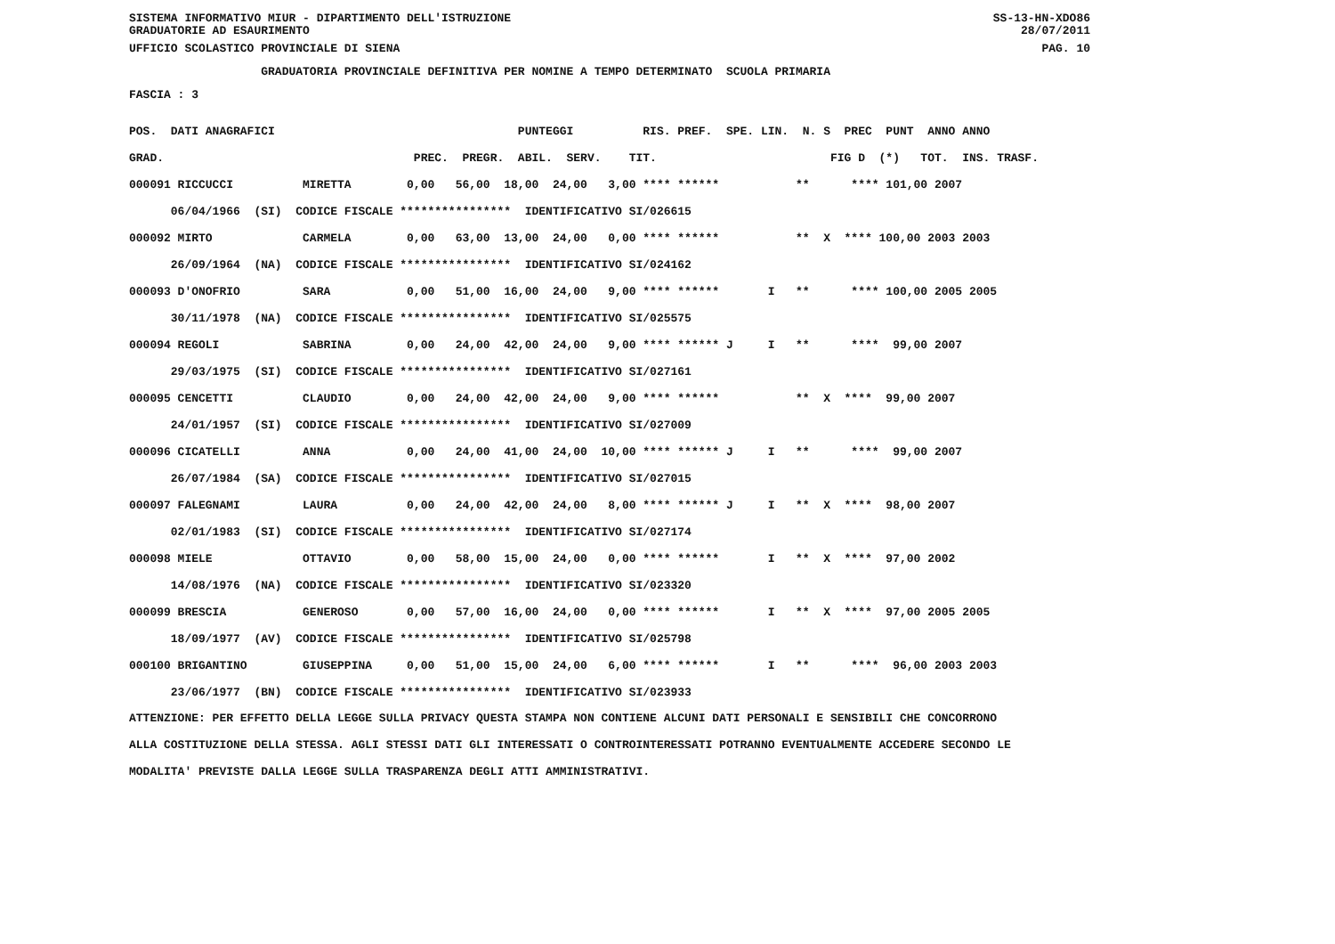SISTEMA INFORMATIVO MIUR - DIPARTIMENTO DELL'ISTRUZIONE SS-13-HN-XDO86
GRADUATORIE AD ESAURIMENTO 28/07/2011
UFFICIO SCOLASTICO PROVINCIALE DI SIENA PAG. 10
GRADUATORIA PROVINCIALE DEFINITIVA PER NOMINE A TEMPO DETERMINATO SCUOLA PRIMARIA
FASCIA : 3
| POS. DATI ANAGRAFICI PUNTEGGI RIS. PREF. SPE. LIN. N. S PREC PUNT ANNO ANNO |
| --- |
| GRAD. PREC. PREGR. ABIL. SERV. TIT. FIG D (*) TOT. INS. TRASF. |
| 000091 RICCUCCI MIRETTA 0,00 56,00 18,00 24,00 3,00 **** ****** ** **** 101,00 2007 |
| 06/04/1966 (SI) CODICE FISCALE **************** IDENTIFICATIVO SI/026615 |
| 000092 MIRTO CARMELA 0,00 63,00 13,00 24,00 0,00 **** ****** ** X **** 100,00 2003 2003 |
| 26/09/1964 (NA) CODICE FISCALE **************** IDENTIFICATIVO SI/024162 |
| 000093 D'ONOFRIO SARA 0,00 51,00 16,00 24,00 9,00 **** ****** I ** **** 100,00 2005 2005 |
| 30/11/1978 (NA) CODICE FISCALE **************** IDENTIFICATIVO SI/025575 |
| 000094 REGOLI SABRINA 0,00 24,00 42,00 24,00 9,00 **** ****** J I ** **** 99,00 2007 |
| 29/03/1975 (SI) CODICE FISCALE **************** IDENTIFICATIVO SI/027161 |
| 000095 CENCETTI CLAUDIO 0,00 24,00 42,00 24,00 9,00 **** ****** ** X **** 99,00 2007 |
| 24/01/1957 (SI) CODICE FISCALE **************** IDENTIFICATIVO SI/027009 |
| 000096 CICATELLI ANNA 0,00 24,00 41,00 24,00 10,00 **** ****** J I ** **** 99,00 2007 |
| 26/07/1984 (SA) CODICE FISCALE **************** IDENTIFICATIVO SI/027015 |
| 000097 FALEGNAMI LAURA 0,00 24,00 42,00 24,00 8,00 **** ****** J I ** X **** 98,00 2007 |
| 02/01/1983 (SI) CODICE FISCALE **************** IDENTIFICATIVO SI/027174 |
| 000098 MIELE OTTAVIO 0,00 58,00 15,00 24,00 0,00 **** ****** I ** X **** 97,00 2002 |
| 14/08/1976 (NA) CODICE FISCALE **************** IDENTIFICATIVO SI/023320 |
| 000099 BRESCIA GENEROSO 0,00 57,00 16,00 24,00 0,00 **** ****** I ** X **** 97,00 2005 2005 |
| 18/09/1977 (AV) CODICE FISCALE **************** IDENTIFICATIVO SI/025798 |
| 000100 BRIGANTINO GIUSEPPINA 0,00 51,00 15,00 24,00 6,00 **** ****** I ** **** 96,00 2003 2003 |
| 23/06/1977 (BN) CODICE FISCALE **************** IDENTIFICATIVO SI/023933 |
ATTENZIONE: PER EFFETTO DELLA LEGGE SULLA PRIVACY QUESTA STAMPA NON CONTIENE ALCUNI DATI PERSONALI E SENSIBILI CHE CONCORRONO ALLA COSTITUZIONE DELLA STESSA. AGLI STESSI DATI GLI INTERESSATI O CONTROINTERESSATI POTRANNO EVENTUALMENTE ACCEDERE SECONDO LE MODALITA' PREVISTE DALLA LEGGE SULLA TRASPARENZA DEGLI ATTI AMMINISTRATIVI.